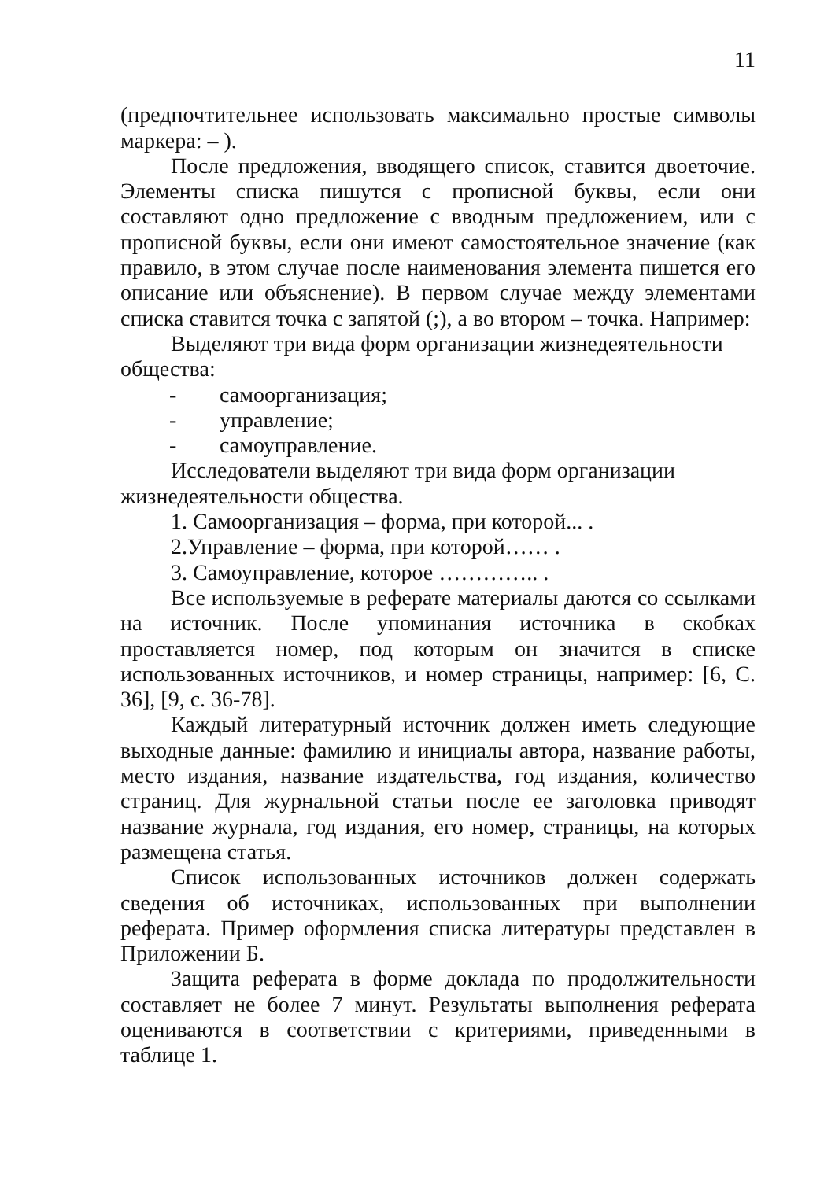11
(предпочтительнее использовать максимально простые символы маркера: – ).
После предложения, вводящего список, ставится двоеточие. Элементы списка пишутся с прописной буквы, если они составляют одно предложение с вводным предложением, или с прописной буквы, если они имеют самостоятельное значение (как правило, в этом случае после наименования элемента пишется его описание или объяснение). В первом случае между элементами списка ставится точка с запятой (;), а во втором – точка. Например:
Выделяют три вида форм организации жизнедеятельности общества:
- самоорганизация;
- управление;
- самоуправление.
Исследователи выделяют три вида форм организации жизнедеятельности общества.
1. Самоорганизация – форма, при которой... .
2.Управление – форма, при которой…… .
3. Самоуправление, которое ………….. .
Все используемые в реферате материалы даются со ссылками на источник. После упоминания источника в скобках проставляется номер, под которым он значится в списке использованных источников, и номер страницы, например: [6, С. 36], [9, с. 36-78].
Каждый литературный источник должен иметь следующие выходные данные: фамилию и инициалы автора, название работы, место издания, название издательства, год издания, количество страниц. Для журнальной статьи после ее заголовка приводят название журнала, год издания, его номер, страницы, на которых размещена статья.
Список использованных источников должен содержать сведения об источниках, использованных при выполнении реферата. Пример оформления списка литературы представлен в Приложении Б.
Защита реферата в форме доклада по продолжительности составляет не более 7 минут. Результаты выполнения реферата оцениваются в соответствии с критериями, приведенными в таблице 1.